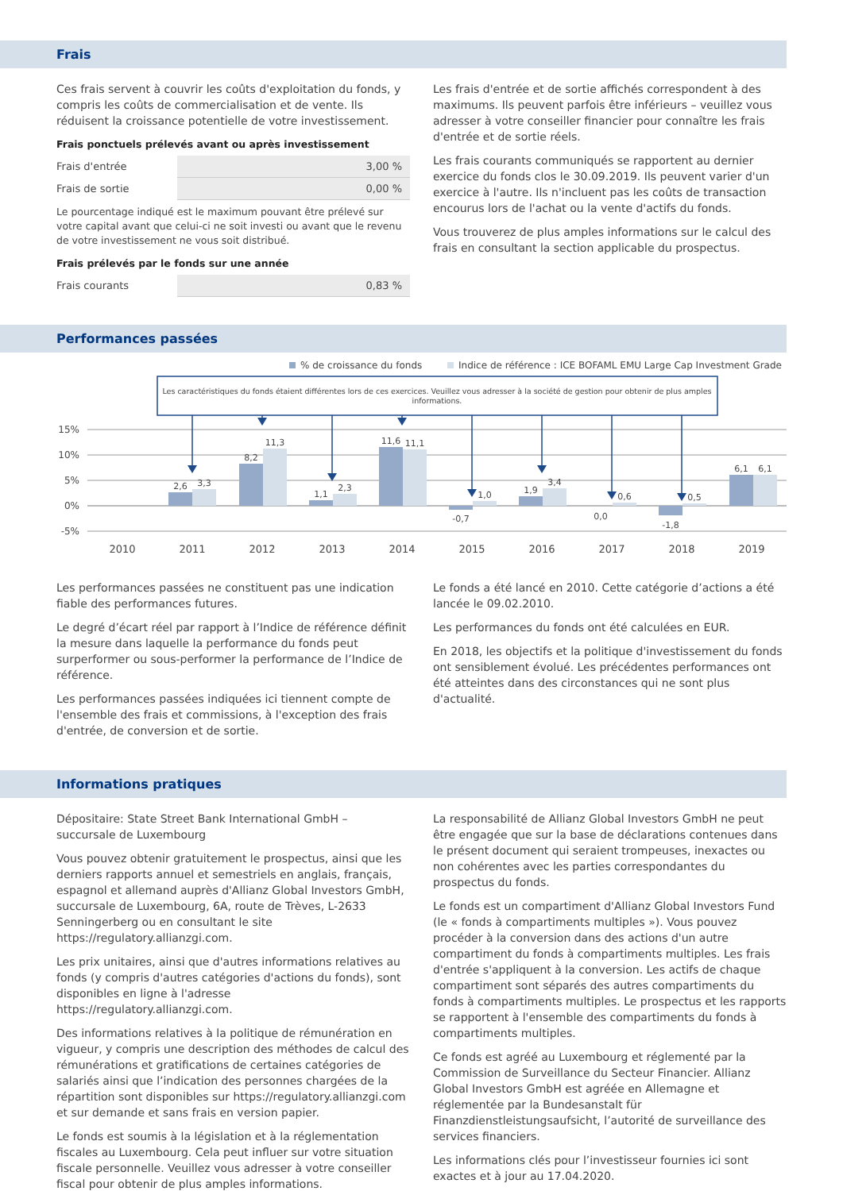Frais
Ces frais servent à couvrir les coûts d'exploitation du fonds, y compris les coûts de commercialisation et de vente. Ils réduisent la croissance potentielle de votre investissement.
Frais ponctuels prélevés avant ou après investissement
| Frais d'entrée | 3,00 % |
| Frais de sortie | 0,00 % |
Le pourcentage indiqué est le maximum pouvant être prélevé sur votre capital avant que celui-ci ne soit investi ou avant que le revenu de votre investissement ne vous soit distribué.
Frais prélevés par le fonds sur une année
| Frais courants | 0,83 % |
Les frais d'entrée et de sortie affichés correspondent à des maximums. Ils peuvent parfois être inférieurs – veuillez vous adresser à votre conseiller financier pour connaître les frais d'entrée et de sortie réels.
Les frais courants communiqués se rapportent au dernier exercice du fonds clos le 30.09.2019. Ils peuvent varier d'un exercice à l'autre. Ils n'incluent pas les coûts de transaction encourus lors de l'achat ou la vente d'actifs du fonds.
Vous trouverez de plus amples informations sur le calcul des frais en consultant la section applicable du prospectus.
Performances passées
% de croissance du fonds
Indice de référence : ICE BOFAML EMU Large Cap Investment Grade
Les caractéristiques du fonds étaient différentes lors de ces exercices. Veuillez vous adresser à la société de gestion pour obtenir de plus amples
informations.
15%
10%
5%
0%
-5%
2,6
3,3
8,2
11,3
1,1
2,3
11,6
11,1
-0,7
1,0
1,9
3,4
0,0
0,6
-1,8
0,5
6,1
6,1
2010
2011
2012
2013
2014
2015
2016
2017
2018
2019
Les performances passées ne constituent pas une indication fiable des performances futures.
Le degré d’écart réel par rapport à l’Indice de référence définit la mesure dans laquelle la performance du fonds peut surperformer ou sous-performer la performance de l’Indice de référence.
Les performances passées indiquées ici tiennent compte de l'ensemble des frais et commissions, à l'exception des frais d'entrée, de conversion et de sortie.
Le fonds a été lancé en 2010. Cette catégorie d’actions a été lancée le 09.02.2010.
Les performances du fonds ont été calculées en EUR.
En 2018, les objectifs et la politique d'investissement du fonds ont sensiblement évolué. Les précédentes performances ont été atteintes dans des circonstances qui ne sont plus d'actualité.
Informations pratiques
Dépositaire: State Street Bank International GmbH – succursale de Luxembourg
Vous pouvez obtenir gratuitement le prospectus, ainsi que les derniers rapports annuel et semestriels en anglais, français, espagnol et allemand auprès d'Allianz Global Investors GmbH, succursale de Luxembourg, 6A, route de Trèves, L-2633 Senningerberg ou en consultant le site https://regulatory.allianzgi.com.
Les prix unitaires, ainsi que d'autres informations relatives au fonds (y compris d'autres catégories d'actions du fonds), sont disponibles en ligne à l'adresse https://regulatory.allianzgi.com.
Des informations relatives à la politique de rémunération en vigueur, y compris une description des méthodes de calcul des rémunérations et gratifications de certaines catégories de salariés ainsi que l’indication des personnes chargées de la répartition sont disponibles sur https://regulatory.allianzgi.com et sur demande et sans frais en version papier.
Le fonds est soumis à la législation et à la réglementation fiscales au Luxembourg. Cela peut influer sur votre situation fiscale personnelle. Veuillez vous adresser à votre conseiller fiscal pour obtenir de plus amples informations.
La responsabilité de Allianz Global Investors GmbH ne peut être engagée que sur la base de déclarations contenues dans le présent document qui seraient trompeuses, inexactes ou non cohérentes avec les parties correspondantes du prospectus du fonds.
Le fonds est un compartiment d'Allianz Global Investors Fund (le « fonds à compartiments multiples »). Vous pouvez procéder à la conversion dans des actions d'un autre compartiment du fonds à compartiments multiples. Les frais d'entrée s'appliquent à la conversion. Les actifs de chaque compartiment sont séparés des autres compartiments du fonds à compartiments multiples. Le prospectus et les rapports se rapportent à l'ensemble des compartiments du fonds à compartiments multiples.
Ce fonds est agréé au Luxembourg et réglementé par la Commission de Surveillance du Secteur Financier. Allianz Global Investors GmbH est agréée en Allemagne et réglementée par la Bundesanstalt für Finanzdienstleistungsaufsicht, l’autorité de surveillance des services financiers.
Les informations clés pour l’investisseur fournies ici sont exactes et à jour au 17.04.2020.